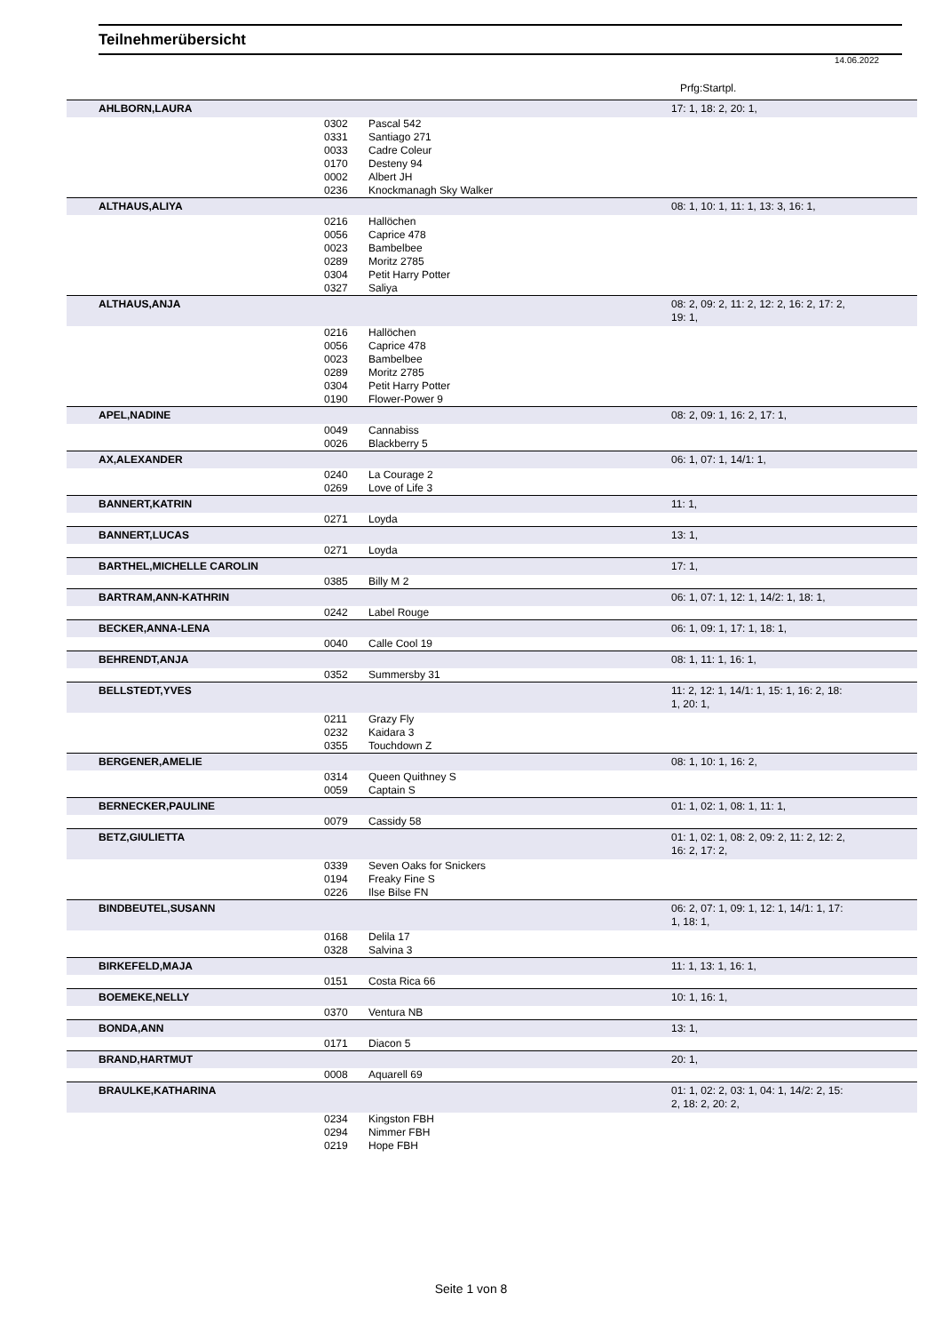Teilnehmerübersicht
14.06.2022
Prfg:Startpl.
| AHLBORN,LAURA | | | 17: 1, 18: 2, 20: 1, |
| | 0302 | Pascal 542 | |
| | 0331 | Santiago 271 | |
| | 0033 | Cadre Coleur | |
| | 0170 | Desteny 94 | |
| | 0002 | Albert JH | |
| | 0236 | Knockmanagh Sky Walker | |
| ALTHAUS,ALIYA | | | 08: 1, 10: 1, 11: 1, 13: 3, 16: 1, |
| | 0216 | Hallöchen | |
| | 0056 | Caprice 478 | |
| | 0023 | Bambelbee | |
| | 0289 | Moritz 2785 | |
| | 0304 | Petit Harry Potter | |
| | 0327 | Saliya | |
| ALTHAUS,ANJA | | | 08: 2, 09: 2, 11: 2, 12: 2, 16: 2, 17: 2, 19: 1, |
| | 0216 | Hallöchen | |
| | 0056 | Caprice 478 | |
| | 0023 | Bambelbee | |
| | 0289 | Moritz 2785 | |
| | 0304 | Petit Harry Potter | |
| | 0190 | Flower-Power 9 | |
| APEL,NADINE | | | 08: 2, 09: 1, 16: 2, 17: 1, |
| | 0049 | Cannabiss | |
| | 0026 | Blackberry 5 | |
| AX,ALEXANDER | | | 06: 1, 07: 1, 14/1: 1, |
| | 0240 | La Courage 2 | |
| | 0269 | Love of Life 3 | |
| BANNERT,KATRIN | | | 11: 1, |
| | 0271 | Loyda | |
| BANNERT,LUCAS | | | 13: 1, |
| | 0271 | Loyda | |
| BARTHEL,MICHELLE CAROLIN | | | 17: 1, |
| | 0385 | Billy M 2 | |
| BARTRAM,ANN-KATHRIN | | | 06: 1, 07: 1, 12: 1, 14/2: 1, 18: 1, |
| | 0242 | Label Rouge | |
| BECKER,ANNA-LENA | | | 06: 1, 09: 1, 17: 1, 18: 1, |
| | 0040 | Calle Cool 19 | |
| BEHRENDT,ANJA | | | 08: 1, 11: 1, 16: 1, |
| | 0352 | Summersby 31 | |
| BELLSTEDT,YVES | | | 11: 2, 12: 1, 14/1: 1, 15: 1, 16: 2, 18: 1, 20: 1, |
| | 0211 | Grazy Fly | |
| | 0232 | Kaidara 3 | |
| | 0355 | Touchdown Z | |
| BERGENER,AMELIE | | | 08: 1, 10: 1, 16: 2, |
| | 0314 | Queen Quithney S | |
| | 0059 | Captain S | |
| BERNECKER,PAULINE | | | 01: 1, 02: 1, 08: 1, 11: 1, |
| | 0079 | Cassidy 58 | |
| BETZ,GIULIETTA | | | 01: 1, 02: 1, 08: 2, 09: 2, 11: 2, 12: 2, 16: 2, 17: 2, |
| | 0339 | Seven Oaks for Snickers | |
| | 0194 | Freaky Fine S | |
| | 0226 | Ilse Bilse FN | |
| BINDBEUTEL,SUSANN | | | 06: 2, 07: 1, 09: 1, 12: 1, 14/1: 1, 17: 1, 18: 1, |
| | 0168 | Delila 17 | |
| | 0328 | Salvina 3 | |
| BIRKEFELD,MAJA | | | 11: 1, 13: 1, 16: 1, |
| | 0151 | Costa Rica 66 | |
| BOEMEKE,NELLY | | | 10: 1, 16: 1, |
| | 0370 | Ventura NB | |
| BONDA,ANN | | | 13: 1, |
| | 0171 | Diacon 5 | |
| BRAND,HARTMUT | | | 20: 1, |
| | 0008 | Aquarell 69 | |
| BRAULKE,KATHARINA | | | 01: 1, 02: 2, 03: 1, 04: 1, 14/2: 2, 15: 2, 18: 2, 20: 2, |
| | 0234 | Kingston FBH | |
| | 0294 | Nimmer FBH | |
| | 0219 | Hope FBH | |
Seite 1 von 8